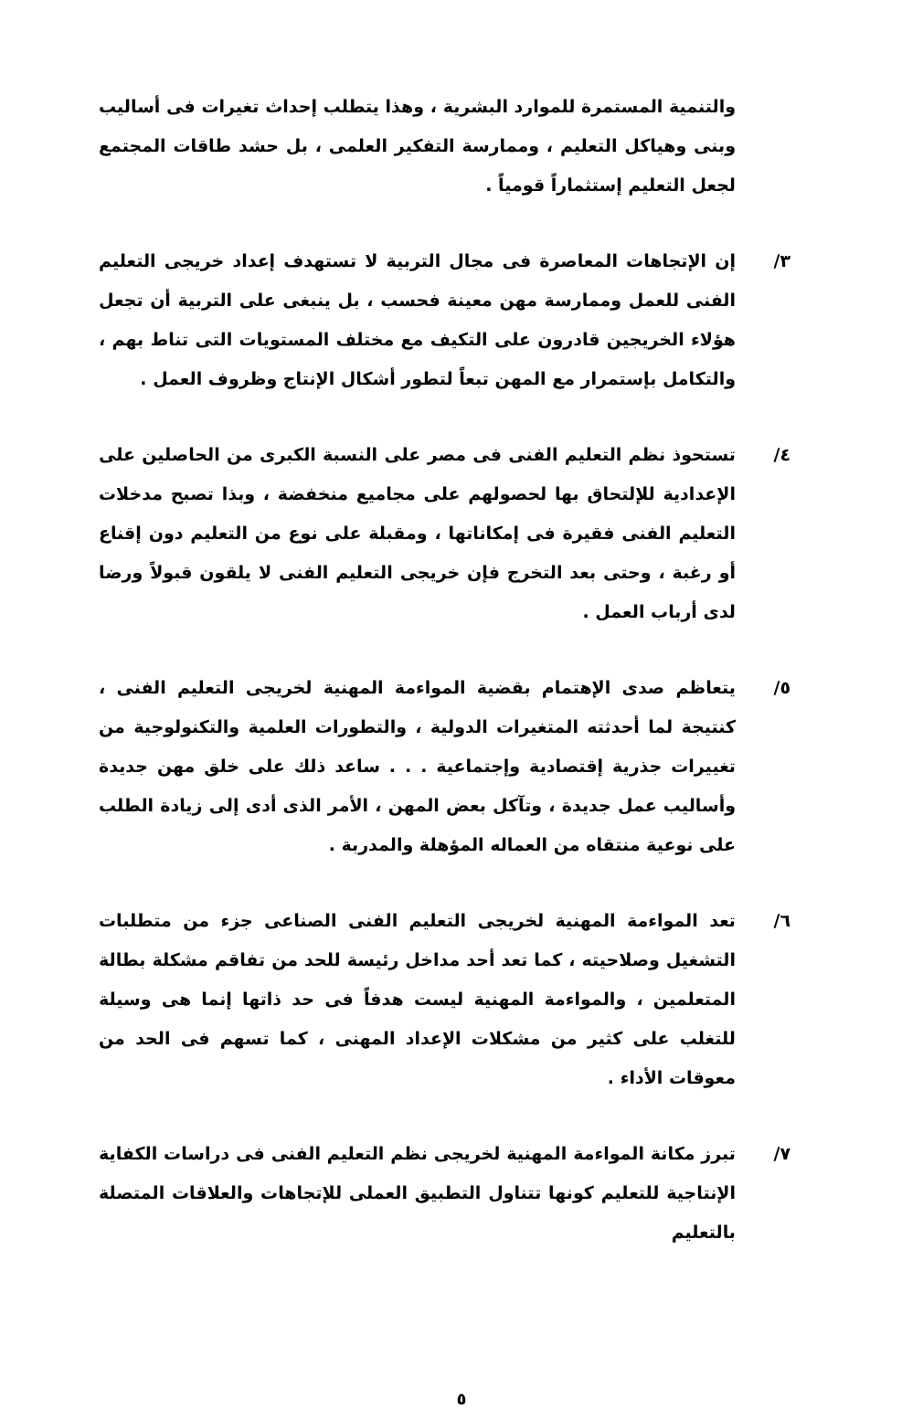والتنمية المستمرة للموارد البشرية ، وهذا يتطلب إحداث تغيرات فى أساليب وبنى وهياكل التعليم ، وممارسة التفكير العلمى ، بل حشد طاقات المجتمع لجعل التعليم إستثماراً قومياً .
٣/ إن الإتجاهات المعاصرة فى مجال التربية لا تستهدف إعداد خريجى التعليم الفنى للعمل وممارسة مهن معينة فحسب ، بل ينبغى على التربية أن تجعل هؤلاء الخريجين قادرون على التكيف مع مختلف المستويات التى تناط بهم ، والتكامل بإستمرار مع المهن تبعاً لتطور أشكال الإنتاج وظروف العمل .
٤/ تستحوذ نظم التعليم الفنى فى مصر على النسبة الكبرى من الحاصلين على الإعدادية للإلتحاق بها لحصولهم على مجاميع منخفضة ، وبذا تصبح مدخلات التعليم الفنى فقيرة فى إمكاناتها ، ومقبلة على نوع من التعليم دون إقناع أو رغبة ، وحتى بعد التخرج فإن خريجى التعليم الفنى لا يلقون قبولاً ورضا لدى أرباب العمل .
٥/ يتعاظم صدى الإهتمام بقضية المواءمة المهنية لخريجى التعليم الفنى ، كنتيجة لما أحدثته المتغيرات الدولية ، والتطورات العلمية والتكنولوجية من تغييرات جذرية إقتصادية وإجتماعية . . . ساعد ذلك على خلق مهن جديدة وأساليب عمل جديدة ، وتآكل بعض المهن ، الأمر الذى أدى إلى زيادة الطلب على نوعية منتقاه من العماله المؤهلة والمدربة .
٦/ تعد المواءمة المهنية لخريجى التعليم الفنى الصناعى جزء من متطلبات التشغيل وصلاحيته ، كما تعد أحد مداخل رئيسة للحد من تفاقم مشكلة بطالة المتعلمين ، والمواءمة المهنية ليست هدفاً فى حد ذاتها إنما هى وسيلة للتغلب على كثير من مشكلات الإعداد المهنى ، كما تسهم فى الحد من معوقات الأداء .
٧/ تبرز مكانة المواءمة المهنية لخريجى نظم التعليم الفنى فى دراسات الكفاية الإنتاجية للتعليم كونها تتناول التطبيق العملى للإتجاهات والعلاقات المتصلة بالتعليم
٥